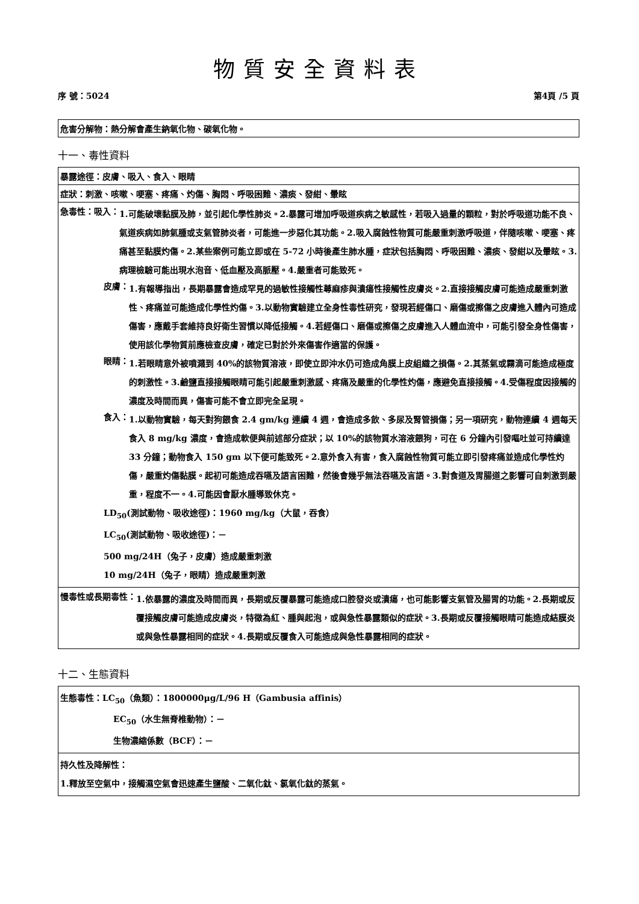物質安全資料表
序 號：5024 第4頁 /5 頁
危害分解物：熱分解會產生鈉氧化物、碳氧化物。
十一、毒性資料
暴露途徑：皮膚、吸入、食入、眼睛
症狀：刺激、咳嗽、哽塞、疼痛、灼傷、胸悶、呼吸困難、濃痰、發紺、暈眩
急毒性：吸入：
1.可能破壞黏膜及肺，並引起化學性肺炎。2.暴露可增加呼吸道疾病之敏感性，若吸入過量的顆粒，對於呼吸道功能不良、氣道疾病如肺氣腫或支氣管肺炎者，可能進一步惡化其功能。2.吸入腐蝕性物質可能嚴重刺激呼吸道，伴隨咳嗽、哽塞、疼痛甚至黏膜灼傷。2.某些案例可能立即或在 5-72 小時後產生肺水腫，症狀包括胸悶、呼吸困難、濃痰、發紺以及暈眩。3.病理檢驗可能出現水泡音、低血壓及高脈壓。4.嚴重者可能致死。
皮膚：
1.有報導指出，長期暴露會造成罕見的過敏性接觸性蕁麻疹與潰瘍性接觸性皮膚炎。2.直接接觸皮膚可能造成嚴重刺激性、疼痛並可能造成化學性灼傷。3.以動物實驗建立全身性毒性研究，發現若經傷口、磨傷或擦傷之皮膚進入體內可造成傷害，應戴手套維持良好衛生習慣以降低接觸。4.若經傷口、磨傷或擦傷之皮膚進入人體血流中，可能引發全身性傷害，使用該化學物質前應檢查皮膚，確定已對於外來傷害作適當的保護。
眼睛：
1.若眼睛意外被噴濺到 40%的該物質溶液，即使立即沖水仍可造成角膜上皮組織之損傷。2.其蒸氣或霧滴可能造成極度的刺激性。3.鹼鹽直接接觸眼睛可能引起嚴重刺激感、疼痛及嚴重的化學性灼傷，應避免直接接觸。4.受傷程度因接觸的濃度及時間而異，傷害可能不會立即完全呈現。
食入：
1.以動物實驗，每天對狗餵食 2.4 gm/kg 連續 4 週，會造成多飲、多尿及腎管損傷；另一項研究，動物連續 4 週每天食入 8 mg/kg 濃度，會造成軟便與前述部分症狀；以 10%的該物質水溶液餵狗，可在 6 分鐘內引發嘔吐並可持續達 33 分鐘；動物食入 150 gm 以下便可能致死。2.意外食入有害，食入腐蝕性物質可能立即引發疼痛並造成化學性灼傷，嚴重灼傷黏膜。起初可能造成吞嚥及語言困難，然後會幾乎無法吞嚥及言語。3.對食道及胃腸道之影響可自刺激到嚴重，程度不一。4.可能因會厭水腫導致休克。
LD<sub>50</sub>(測試動物、吸收途徑)：1960 mg/kg（大鼠，吞食）
LC<sub>50</sub>(測試動物、吸收途徑)：－
500 mg/24H（兔子，皮膚）造成嚴重刺激
10 mg/24H（兔子，眼睛）造成嚴重刺激
慢毒性或長期毒性：
1.依暴露的濃度及時間而異，長期或反覆暴露可能造成口腔發炎或潰瘍，也可能影響支氣管及腸胃的功能。2.長期或反覆接觸皮膚可能造成皮膚炎，特徵為紅、腫與起泡，或與急性暴露類似的症狀。3.長期或反覆接觸眼睛可能造成結膜炎或與急性暴露相同的症狀。4.長期或反覆食入可能造成與急性暴露相同的症狀。
十二、生態資料
生態毒性：LC<sub>50</sub>（魚類）：1800000μg/L/96 H（Gambusia affinis）
EC<sub>50</sub>（水生無脊椎動物）：－
生物濃縮係數（BCF）：－
持久性及降解性：
1.釋放至空氣中，接觸濕空氣會迅速產生鹽酸、二氧化鈦、氯氧化鈦的蒸氣。